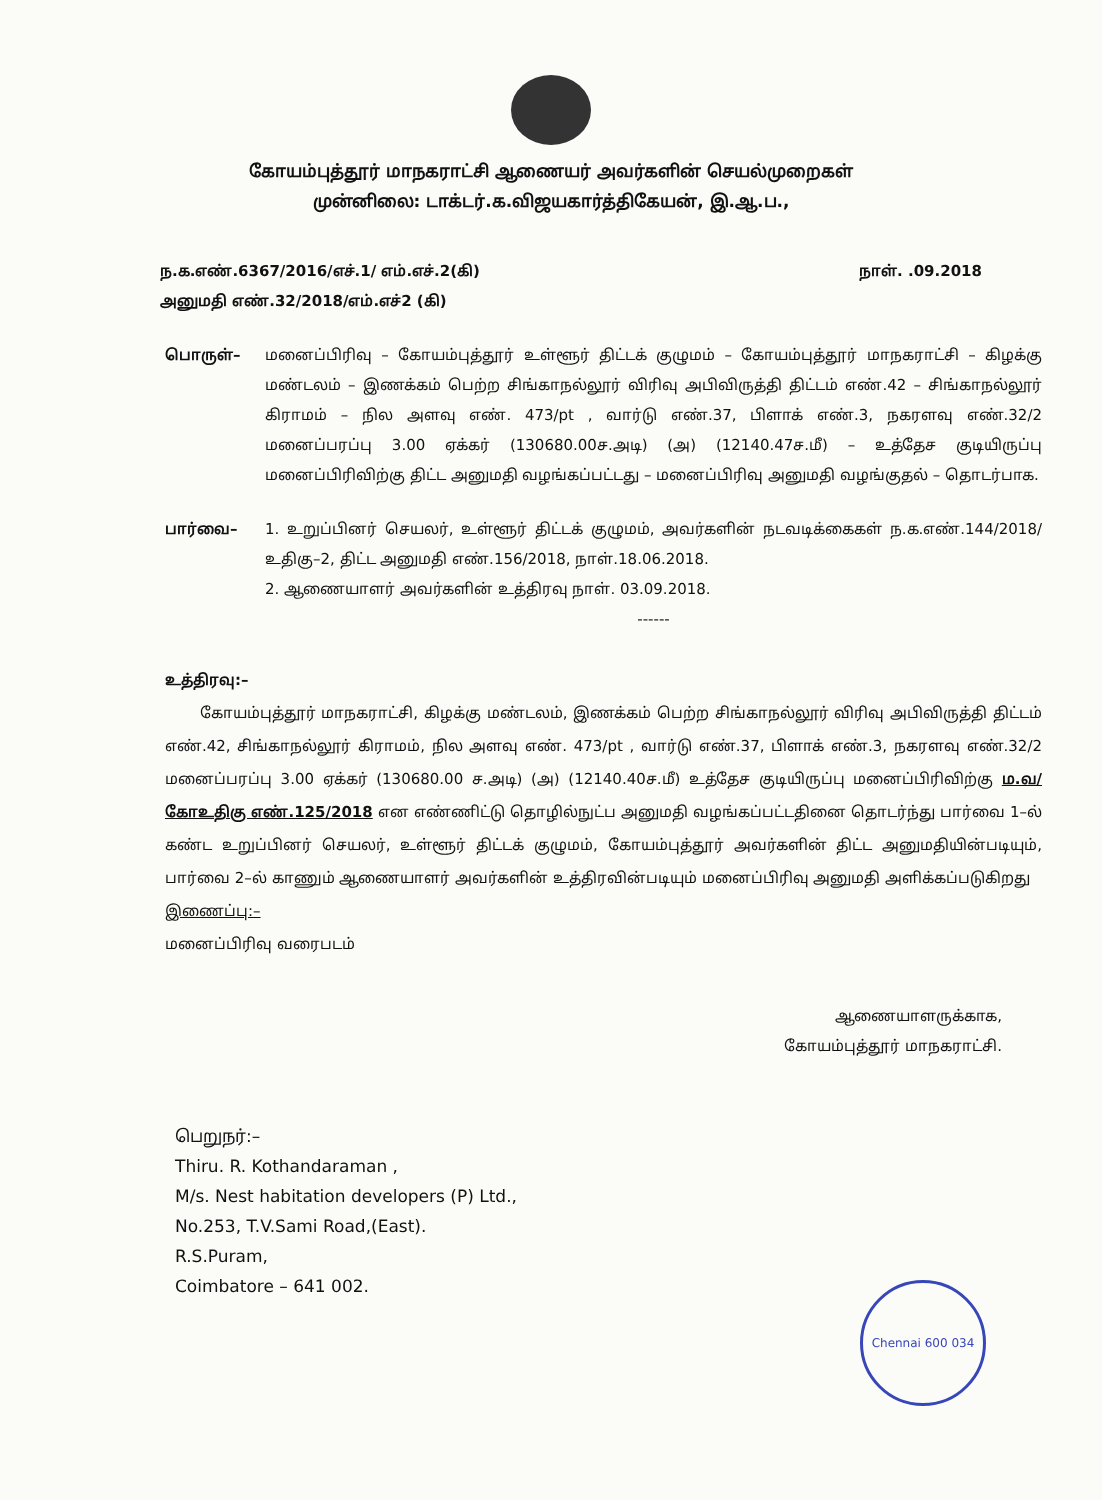கோயம்புத்தூர் மாநகராட்சி ஆணையர் அவர்களின் செயல்முறைகள்
முன்னிலை: டாக்டர்.க.விஜயகார்த்திகேயன், இ.ஆ.ப.,
ந.க.எண்.6367/2016/எச்.1/ எம்.எச்.2(கி)
அனுமதி எண்.32/2018/எம்.எச்2 (கி)
நாள். .09.2018
பொருள்– மனைப்பிரிவு – கோயம்புத்தூர் உள்ளூர் திட்டக் குழுமம் – கோயம்புத்தூர் மாநகராட்சி – கிழக்கு மண்டலம் – இணக்கம் பெற்ற சிங்காநல்லூர் விரிவு அபிவிருத்தி திட்டம் எண்.42 – சிங்காநல்லூர் கிராமம் – நில அளவு எண். 473/pt , வார்டு எண்.37, பிளாக் எண்.3, நகரளவு எண்.32/2 மனைப்பரப்பு 3.00 ஏக்கர் (130680.00ச.அடி) (அ) (12140.47ச.மீ) – உத்தேச குடியிருப்பு மனைப்பிரிவிற்கு திட்ட அனுமதி வழங்கப்பட்டது – மனைப்பிரிவு அனுமதி வழங்குதல் – தொடர்பாக.
பார்வை– 1. உறுப்பினர் செயலர், உள்ளூர் திட்டக் குழுமம், அவர்களின் நடவடிக்கைகள் ந.க.எண்.144/2018/உதிகு–2, திட்ட அனுமதி எண்.156/2018, நாள்.18.06.2018.
2. ஆணையாளர் அவர்களின் உத்திரவு நாள். 03.09.2018.
------
உத்திரவு:–
கோயம்புத்தூர் மாநகராட்சி, கிழக்கு மண்டலம், இணக்கம் பெற்ற சிங்காநல்லூர் விரிவு அபிவிருத்தி திட்டம் எண்.42, சிங்காநல்லூர் கிராமம், நில அளவு எண். 473/pt , வார்டு எண்.37, பிளாக் எண்.3, நகரளவு எண்.32/2 மனைப்பரப்பு 3.00 ஏக்கர் (130680.00 ச.அடி) (அ) (12140.40ச.மீ) உத்தேச குடியிருப்பு மனைப்பிரிவிற்கு ம.வ/கோஉதிகு எண்.125/2018 என எண்ணிட்டு தொழில்நுட்ப அனுமதி வழங்கப்பட்டதினை தொடர்ந்து பார்வை 1–ல் கண்ட உறுப்பினர் செயலர், உள்ளூர் திட்டக் குழுமம், கோயம்புத்தூர் அவர்களின் திட்ட அனுமதியின்படியும், பார்வை 2–ல் காணும் ஆணையாளர் அவர்களின் உத்திரவின்படியும் மனைப்பிரிவு அனுமதி அளிக்கப்படுகிறது
இணைப்பு:–
மனைப்பிரிவு வரைபடம்
ஆணையாளருக்காக,
கோயம்புத்தூர் மாநகராட்சி.
பெறுநர்:–
Thiru. R. Kothandaraman ,
M/s. Nest habitation developers (P) Ltd.,
No.253, T.V.Sami Road,(East).
R.S.Puram,
Coimbatore – 641 002.
Chennai 600 034